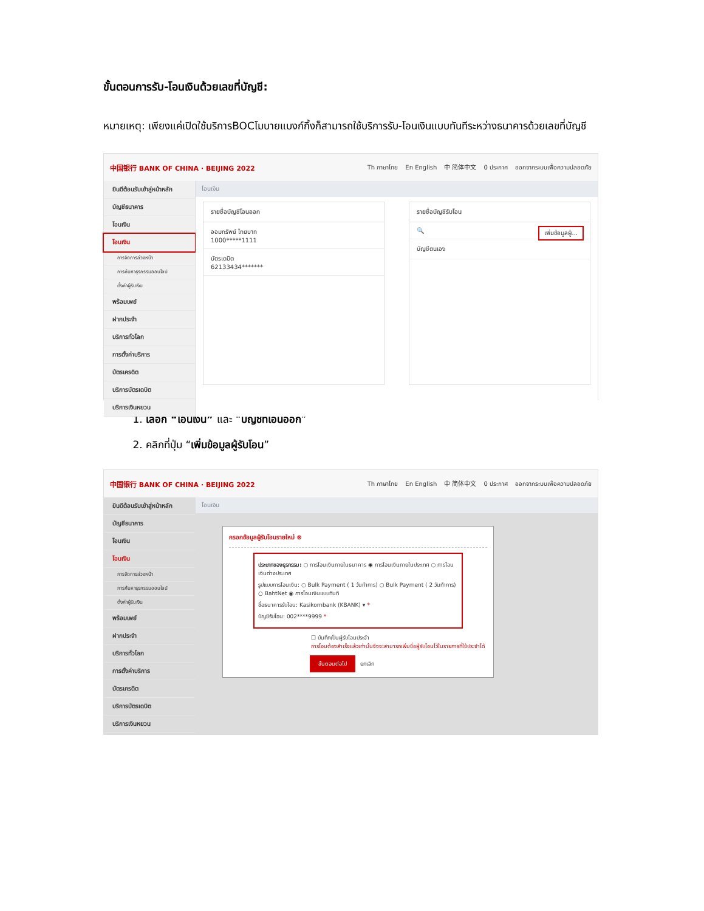ขั้นตอนการรับ-โอนเงินด้วยเลขที่บัญชี:
หมายเหตุ: เพียงแค่เปิดใช้บริการBOCโมบายแบงก์กิ้งก็สามารถใช้บริการรับ-โอนเงินแบบทันทีระหว่างธนาคารด้วยเลขที่บัญชี
中国银行 BANK OF CHINA · BEIJING 2022 Th ภาษาไทย En English 中 简体中文 0 ประกาศ ออกจากระบบเพื่อความปลอดภัย
ยินดีต้อนรับเข้าสู่หน้าหลัก
บัญชีธนาคาร
โอนเงิน
โอนเงิน
การจัดการล่วงหน้า
การค้นหาธุรกรรมออนไลน์
ตั้งค่าผู้รับเงิน
พร้อมเพย์
ฝากประจำ
บริการทั่วโลก
การตั้งค่าบริการ
บัตรเครดิต
บริการบัตรเดบิต
บริการเงินหยวน
โอนเงิน
รายชื่อบัญชีโอนออก
ออมทรัพย์ ไทยบาท
1000*****1111
บัตรเดบิต
62133434*******
รายชื่อบัญชีรับโอน
🔍 เพิ่มข้อมูลผู้...
บัญชีตนเอง
1. เลือก “โอนเงิน” และ “บัญชีที่โอนออก”
2. คลิกที่ปุ่ม “เพิ่มข้อมูลผู้รับโอน”
中国银行 BANK OF CHINA · BEIJING 2022 Th ภาษาไทย En English 中 简体中文 0 ประกาศ ออกจากระบบเพื่อความปลอดภัย
ยินดีต้อนรับเข้าสู่หน้าหลัก
บัญชีธนาคาร
โอนเงิน
โอนเงิน
การจัดการล่วงหน้า
การค้นหาธุรกรรมออนไลน์
ตั้งค่าผู้รับเงิน
พร้อมเพย์
ฝากประจำ
บริการทั่วโลก
การตั้งค่าบริการ
บัตรเครดิต
บริการบัตรเดบิต
บริการเงินหยวน
โอนเงิน
กรอกข้อมูลผู้รับโอนรายใหม่ ⊗
ประเภทของธุรกรรม: ○ การโอนเงินภายในธนาคาร ◉ การโอนเงินภายในประเทศ ○ การโอนเงินต่างประเทศ
รูปแบบการโอนเงิน: ○ Bulk Payment ( 1 วันทำการ) ○ Bulk Payment ( 2 วันทำการ) ○ BahtNet ◉ การโอนเงินแบบทันที
ชื่อธนาคารรับโอน: Kasikornbank (KBANK) ▾ *
บัญชีรับโอน: 002****9999 *
☐ บันทึกเป็นผู้รับโอนประจำ
การโอนต้องสำเร็จแล้วเท่านั้นจึงจะสามารถเพิ่มชื่อผู้รับโอนไว้ในรายการที่ใช้ประจำได้
ขั้นตอนต่อไป ยกเลิก